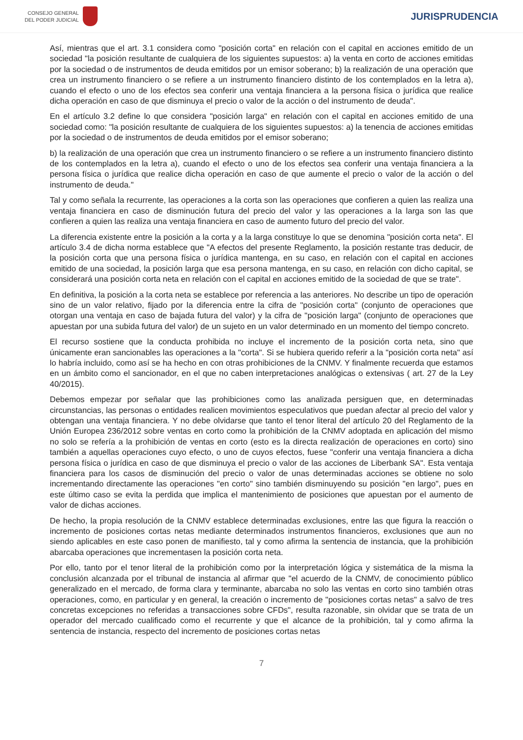CONSEJO GENERAL
DEL PODER JUDICIAL
JURISPRUDENCIA
Así, mientras que el art. 3.1 considera como "posición corta" en relación con el capital en acciones emitido de un sociedad "la posición resultante de cualquiera de los siguientes supuestos: a) la venta en corto de acciones emitidas por la sociedad o de instrumentos de deuda emitidos por un emisor soberano; b) la realización de una operación que crea un instrumento financiero o se refiere a un instrumento financiero distinto de los contemplados en la letra a), cuando el efecto o uno de los efectos sea conferir una ventaja financiera a la persona física o jurídica que realice dicha operación en caso de que disminuya el precio o valor de la acción o del instrumento de deuda".
En el artículo 3.2 define lo que considera "posición larga" en relación con el capital en acciones emitido de una sociedad como: "la posición resultante de cualquiera de los siguientes supuestos: a) la tenencia de acciones emitidas por la sociedad o de instrumentos de deuda emitidos por el emisor soberano;
b) la realización de una operación que crea un instrumento financiero o se refiere a un instrumento financiero distinto de los contemplados en la letra a), cuando el efecto o uno de los efectos sea conferir una ventaja financiera a la persona física o jurídica que realice dicha operación en caso de que aumente el precio o valor de la acción o del instrumento de deuda."
Tal y como señala la recurrente, las operaciones a la corta son las operaciones que confieren a quien las realiza una ventaja financiera en caso de disminución futura del precio del valor y las operaciones a la larga son las que confieren a quien las realiza una ventaja financiera en caso de aumento futuro del precio del valor.
La diferencia existente entre la posición a la corta y a la larga constituye lo que se denomina "posición corta neta". El artículo 3.4 de dicha norma establece que "A efectos del presente Reglamento, la posición restante tras deducir, de la posición corta que una persona física o jurídica mantenga, en su caso, en relación con el capital en acciones emitido de una sociedad, la posición larga que esa persona mantenga, en su caso, en relación con dicho capital, se considerará una posición corta neta en relación con el capital en acciones emitido de la sociedad de que se trate".
En definitiva, la posición a la corta neta se establece por referencia a las anteriores. No describe un tipo de operación sino de un valor relativo, fijado por la diferencia entre la cifra de "posición corta" (conjunto de operaciones que otorgan una ventaja en caso de bajada futura del valor) y la cifra de "posición larga" (conjunto de operaciones que apuestan por una subida futura del valor) de un sujeto en un valor determinado en un momento del tiempo concreto.
El recurso sostiene que la conducta prohibida no incluye el incremento de la posición corta neta, sino que únicamente eran sancionables las operaciones a la "corta". Si se hubiera querido referir a la "posición corta neta" así lo habría incluido, como así se ha hecho en con otras prohibiciones de la CNMV. Y finalmente recuerda que estamos en un ámbito como el sancionador, en el que no caben interpretaciones analógicas o extensivas ( art. 27 de la Ley 40/2015).
Debemos empezar por señalar que las prohibiciones como las analizada persiguen que, en determinadas circunstancias, las personas o entidades realicen movimientos especulativos que puedan afectar al precio del valor y obtengan una ventaja financiera. Y no debe olvidarse que tanto el tenor literal del artículo 20 del Reglamento de la Unión Europea 236/2012 sobre ventas en corto como la prohibición de la CNMV adoptada en aplicación del mismo no solo se refería a la prohibición de ventas en corto (esto es la directa realización de operaciones en corto) sino también a aquellas operaciones cuyo efecto, o uno de cuyos efectos, fuese "conferir una ventaja financiera a dicha persona física o jurídica en caso de que disminuya el precio o valor de las acciones de Liberbank SA". Esta ventaja financiera para los casos de disminución del precio o valor de unas determinadas acciones se obtiene no solo incrementando directamente las operaciones "en corto" sino también disminuyendo su posición "en largo", pues en este último caso se evita la perdida que implica el mantenimiento de posiciones que apuestan por el aumento de valor de dichas acciones.
De hecho, la propia resolución de la CNMV establece determinadas exclusiones, entre las que figura la reacción o incremento de posiciones cortas netas mediante determinados instrumentos financieros, exclusiones que aun no siendo aplicables en este caso ponen de manifiesto, tal y como afirma la sentencia de instancia, que la prohibición abarcaba operaciones que incrementasen la posición corta neta.
Por ello, tanto por el tenor literal de la prohibición como por la interpretación lógica y sistemática de la misma la conclusión alcanzada por el tribunal de instancia al afirmar que "el acuerdo de la CNMV, de conocimiento público generalizado en el mercado, de forma clara y terminante, abarcaba no solo las ventas en corto sino también otras operaciones, como, en particular y en general, la creación o incremento de "posiciones cortas netas" a salvo de tres concretas excepciones no referidas a transacciones sobre CFDs", resulta razonable, sin olvidar que se trata de un operador del mercado cualificado como el recurrente y que el alcance de la prohibición, tal y como afirma la sentencia de instancia, respecto del incremento de posiciones cortas netas
7